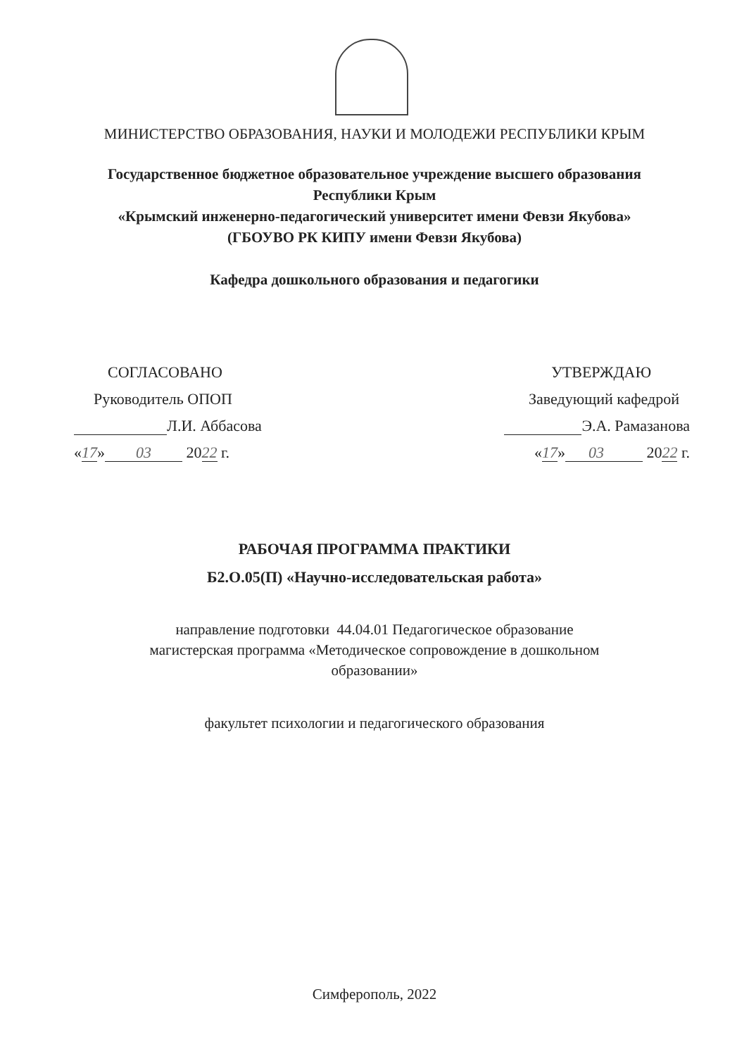МИНИСТЕРСТВО ОБРАЗОВАНИЯ, НАУКИ И МОЛОДЕЖИ РЕСПУБЛИКИ КРЫМ
Государственное бюджетное образовательное учреждение высшего образования
Республики Крым
«Крымский инженерно-педагогический университет имени Февзи Якубова»
(ГБОУВО РК КИПУ имени Февзи Якубова)
Кафедра дошкольного образования и педагогики
СОГЛАСОВАНО
Руководитель ОПОП
Л.И. Аббасова
«17» 03 2022 г.
УТВЕРЖДАЮ
Заведующий кафедрой
Э.А. Рамазанова
«17» 03 2022 г.
РАБОЧАЯ ПРОГРАММА ПРАКТИКИ
Б2.О.05(П) «Научно-исследовательская работа»
направление подготовки 44.04.01 Педагогическое образование
магистерская программа «Методическое сопровождение в дошкольном
образовании»
факультет психологии и педагогического образования
Симферополь, 2022